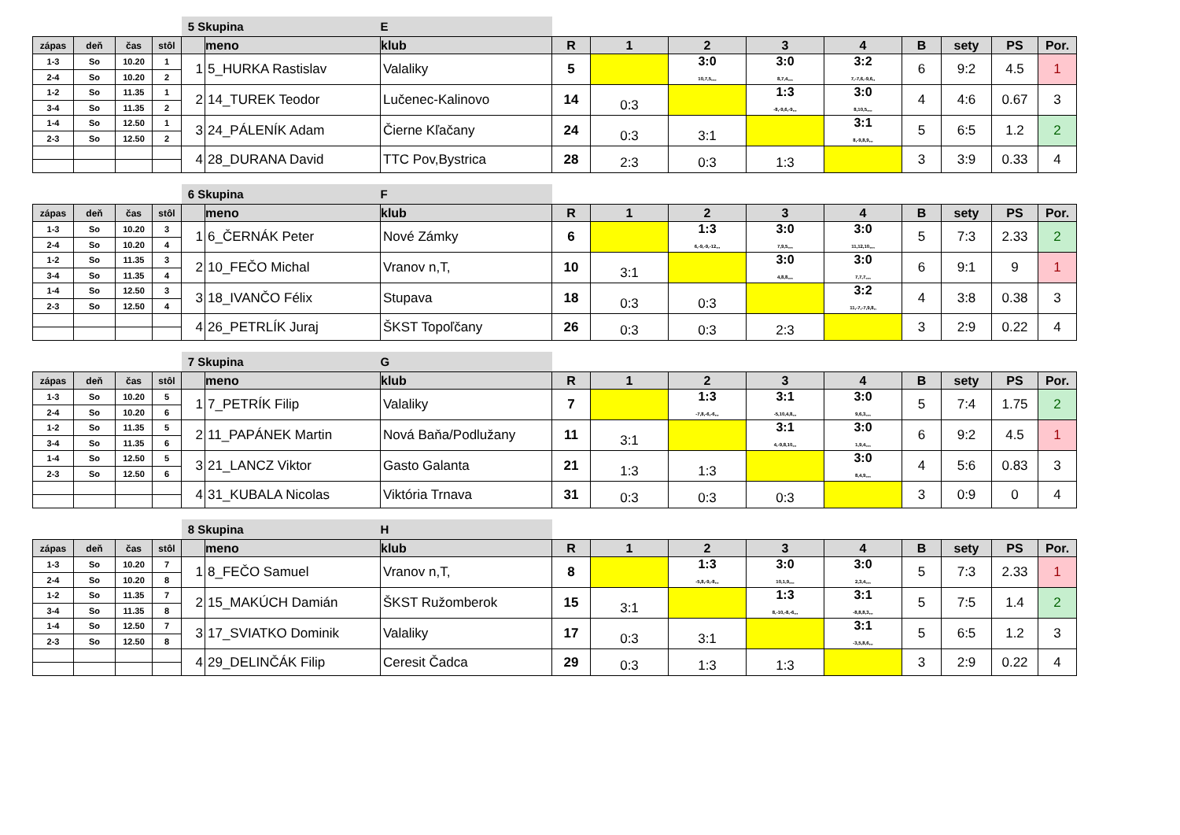| | | | | 5 Skupina | | E | | | | | | | | | |
| zápas | deň | čas | stôl | | meno | klub | R | 1 | 2 | 3 | 4 | B | sety | PS | Por. |
| 1-3 | So | 10.20 | 1 | 1 | 5_HURKA Rastislav | Valaliky | 5 | | 3:0 10,7,5,,,, | 3:0 8,7,4,,,, | 3:2 7,-7,6,-9,6,, | 6 | 9:2 | 4.5 | 1 |
| 2-4 | So | 10.20 | 2 | | | | | | | | | | | | |
| 1-2 | So | 11.35 | 1 | 2 | 14_TUREK Teodor | Lučenec-Kalinovo | 14 | 0:3 | | 1:3 -8,-9,6,-9,,, | 3:0 8,10,5,,,, | 4 | 4:6 | 0.67 | 3 |
| 3-4 | So | 11.35 | 2 | | | | | | | | | | | | |
| 1-4 | So | 12.50 | 1 | 3 | 24_PÁLENÍK Adam | Čierne Kľačany | 24 | 0:3 | 3:1 | | 3:1 8,-9,8,9,,, | 5 | 6:5 | 1.2 | 2 |
| 2-3 | So | 12.50 | 2 | | | | | | | | | | | | |
| | | | | 4 | 28_DURANA David | TTC Pov,Bystrica | 28 | 2:3 | 0:3 | 1:3 | | 3 | 3:9 | 0.33 | 4 |
| | | | | 6 Skupina | | F | | | | | | | | | |
| zápas | deň | čas | stôl | | meno | klub | R | 1 | 2 | 3 | 4 | B | sety | PS | Por. |
| 1-3 | So | 10.20 | 3 | 1 | 6_ČERNÁK Peter | Nové Zámky | 6 | | 1:3 6,-9,-9,-12,,, | 3:0 7,9,5,,,, | 3:0 11,12,10,,,, | 5 | 7:3 | 2.33 | 2 |
| 2-4 | So | 10.20 | 4 | | | | | | | | | | | | |
| 1-2 | So | 11.35 | 3 | 2 | 10_FEČO Michal | Vranov n,T, | 10 | 3:1 | | 3:0 4,8,8,,,, | 3:0 7,7,7,,,, | 6 | 9:1 | 9 | 1 |
| 3-4 | So | 11.35 | 4 | | | | | | | | | | | | |
| 1-4 | So | 12.50 | 3 | 3 | 18_IVANČO Félix | Stupava | 18 | 0:3 | 0:3 | | 3:2 11,-7,-7,9,8,, | 4 | 3:8 | 0.38 | 3 |
| 2-3 | So | 12.50 | 4 | | | | | | | | | | | | |
| | | | | 4 | 26_PETRLÍK Juraj | ŠKST Topoľčany | 26 | 0:3 | 0:3 | 2:3 | | 3 | 2:9 | 0.22 | 4 |
| | | | | 7 Skupina | | G | | | | | | | | | |
| zápas | deň | čas | stôl | | meno | klub | R | 1 | 2 | 3 | 4 | B | sety | PS | Por. |
| 1-3 | So | 10.20 | 5 | 1 | 7_PETRÍK Filip | Valaliky | 7 | | 1:3 -7,8,-6,-6,,, | 3:1 -5,10,4,8,,, | 3:0 9,6,3,,,, | 5 | 7:4 | 1.75 | 2 |
| 2-4 | So | 10.20 | 6 | | | | | | | | | | | | |
| 1-2 | So | 11.35 | 5 | 2 | 11_PAPÁNEK Martin | Nová Baňa/Podlužany | 11 | 3:1 | | 3:1 4,-9,8,10,,, | 3:0 1,9,4,,,, | 6 | 9:2 | 4.5 | 1 |
| 3-4 | So | 11.35 | 6 | | | | | | | | | | | | |
| 1-4 | So | 12.50 | 5 | 3 | 21_LANCZ Viktor | Gasto Galanta | 21 | 1:3 | 1:3 | | 3:0 8,4,9,,,, | 4 | 5:6 | 0.83 | 3 |
| 2-3 | So | 12.50 | 6 | | | | | | | | | | | | |
| | | | | 4 | 31_KUBALA Nicolas | Viktória Trnava | 31 | 0:3 | 0:3 | 0:3 | | 3 | 0:9 | 0 | 4 |
| | | | | 8 Skupina | | H | | | | | | | | | |
| zápas | deň | čas | stôl | | meno | klub | R | 1 | 2 | 3 | 4 | B | sety | PS | Por. |
| 1-3 | So | 10.20 | 7 | 1 | 8_FEČO Samuel | Vranov n,T, | 8 | | 1:3 -5,8,-9,-8,,, | 3:0 10,1,9,,,, | 3:0 2,3,4,,,, | 5 | 7:3 | 2.33 | 1 |
| 2-4 | So | 10.20 | 8 | | | | | | | | | | | | |
| 1-2 | So | 11.35 | 7 | 2 | 15_MAKÚCH Damián | ŠKST Ružomberok | 15 | 3:1 | | 1:3 8,-10,-8,-6,,, | 3:1 -8,8,8,3,,, | 5 | 7:5 | 1.4 | 2 |
| 3-4 | So | 11.35 | 8 | | | | | | | | | | | | |
| 1-4 | So | 12.50 | 7 | 3 | 17_SVIATKO Dominik | Valaliky | 17 | 0:3 | 3:1 | | 3:1 -3,5,8,6,,, | 5 | 6:5 | 1.2 | 3 |
| 2-3 | So | 12.50 | 8 | | | | | | | | | | | | |
| | | | | 4 | 29_DELINČÁK Filip | Ceresit Čadca | 29 | 0:3 | 1:3 | 1:3 | | 3 | 2:9 | 0.22 | 4 |